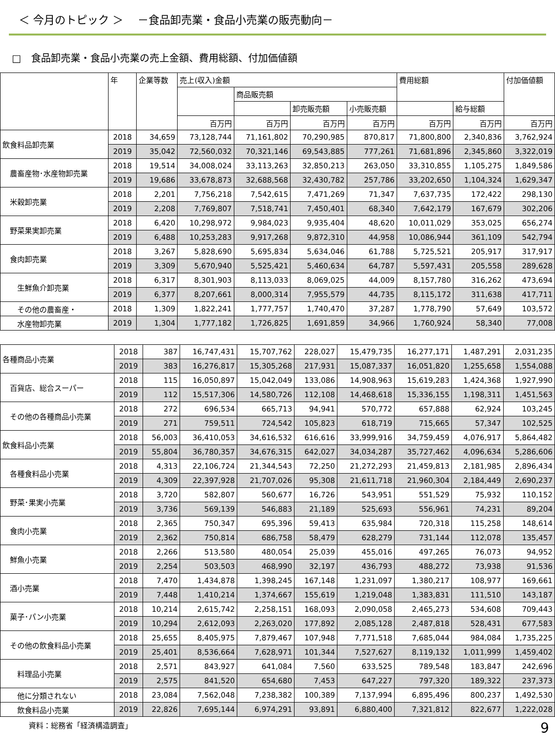＜ 今月のトピック ＞　 －食品卸売業・食品小売業の販売動向－
□　食品卸売業・食品小売業の売上金額、費用総額、付加価値額
| | 年 | 企業等数 | 売上(収入)金額 | | | | 費用総額 | | 付加価値額 |
| --- | --- | --- | --- | --- | --- | --- | --- | --- | --- |
| | | | | 商品販売額 | | | | | |
| | | | | | 卸売販売額 | 小売販売額 | | 給与総額 | |
| | | | 百万円 | 百万円 | 百万円 | 百万円 | 百万円 | 百万円 | 百万円 |
| 飲食料品卸売業 | 2018 | 34,659 | 73,128,744 | 71,161,802 | 70,290,985 | 870,817 | 71,800,800 | 2,340,836 | 3,762,924 |
| | 2019 | 35,042 | 72,560,032 | 70,321,146 | 69,543,885 | 777,261 | 71,681,896 | 2,345,860 | 3,322,019 |
| 農畜産物･水産物卸売業 | 2018 | 19,514 | 34,008,024 | 33,113,263 | 32,850,213 | 263,050 | 33,310,855 | 1,105,275 | 1,849,586 |
| | 2019 | 19,686 | 33,678,873 | 32,688,568 | 32,430,782 | 257,786 | 33,202,650 | 1,104,324 | 1,629,347 |
| 米穀卸売業 | 2018 | 2,201 | 7,756,218 | 7,542,615 | 7,471,269 | 71,347 | 7,637,735 | 172,422 | 298,130 |
| | 2019 | 2,208 | 7,769,807 | 7,518,741 | 7,450,401 | 68,340 | 7,642,179 | 167,679 | 302,206 |
| 野菜果実卸売業 | 2018 | 6,420 | 10,298,972 | 9,984,023 | 9,935,404 | 48,620 | 10,011,029 | 353,025 | 656,274 |
| | 2019 | 6,488 | 10,253,283 | 9,917,268 | 9,872,310 | 44,958 | 10,086,944 | 361,109 | 542,794 |
| 食肉卸売業 | 2018 | 3,267 | 5,828,690 | 5,695,834 | 5,634,046 | 61,788 | 5,725,521 | 205,917 | 317,917 |
| | 2019 | 3,309 | 5,670,940 | 5,525,421 | 5,460,634 | 64,787 | 5,597,431 | 205,558 | 289,628 |
| 生鮮魚介卸売業 | 2018 | 6,317 | 8,301,903 | 8,113,033 | 8,069,025 | 44,009 | 8,157,780 | 316,262 | 473,694 |
| | 2019 | 6,377 | 8,207,661 | 8,000,314 | 7,955,579 | 44,735 | 8,115,172 | 311,638 | 417,711 |
| その他の農畜産・ | 2018 | 1,309 | 1,822,241 | 1,777,757 | 1,740,470 | 37,287 | 1,778,790 | 57,649 | 103,572 |
| 水産物卸売業 | 2019 | 1,304 | 1,777,182 | 1,726,825 | 1,691,859 | 34,966 | 1,760,924 | 58,340 | 77,008 |
| 各種商品小売業 | 2018 | 387 | 16,747,431 | 15,707,762 | 228,027 | 15,479,735 | 16,277,171 | 1,487,291 | 2,031,235 |
| | 2019 | 383 | 16,276,817 | 15,305,268 | 217,931 | 15,087,337 | 16,051,820 | 1,255,658 | 1,554,088 |
| 百貨店、総合スーパー | 2018 | 115 | 16,050,897 | 15,042,049 | 133,086 | 14,908,963 | 15,619,283 | 1,424,368 | 1,927,990 |
| | 2019 | 112 | 15,517,306 | 14,580,726 | 112,108 | 14,468,618 | 15,336,155 | 1,198,311 | 1,451,563 |
| その他の各種商品小売業 | 2018 | 272 | 696,534 | 665,713 | 94,941 | 570,772 | 657,888 | 62,924 | 103,245 |
| | 2019 | 271 | 759,511 | 724,542 | 105,823 | 618,719 | 715,665 | 57,347 | 102,525 |
| 飲食料品小売業 | 2018 | 56,003 | 36,410,053 | 34,616,532 | 616,616 | 33,999,916 | 34,759,459 | 4,076,917 | 5,864,482 |
| | 2019 | 55,804 | 36,780,357 | 34,676,315 | 642,027 | 34,034,287 | 35,727,462 | 4,096,634 | 5,286,606 |
| 各種食料品小売業 | 2018 | 4,313 | 22,106,724 | 21,344,543 | 72,250 | 21,272,293 | 21,459,813 | 2,181,985 | 2,896,434 |
| | 2019 | 4,309 | 22,397,928 | 21,707,026 | 95,308 | 21,611,718 | 21,960,304 | 2,184,449 | 2,690,237 |
| 野菜･果実小売業 | 2018 | 3,720 | 582,807 | 560,677 | 16,726 | 543,951 | 551,529 | 75,932 | 110,152 |
| | 2019 | 3,736 | 569,139 | 546,883 | 21,189 | 525,693 | 556,961 | 74,231 | 89,204 |
| 食肉小売業 | 2018 | 2,365 | 750,347 | 695,396 | 59,413 | 635,984 | 720,318 | 115,258 | 148,614 |
| | 2019 | 2,362 | 750,814 | 686,758 | 58,479 | 628,279 | 731,144 | 112,078 | 135,457 |
| 鮮魚小売業 | 2018 | 2,266 | 513,580 | 480,054 | 25,039 | 455,016 | 497,265 | 76,073 | 94,952 |
| | 2019 | 2,254 | 503,503 | 468,990 | 32,197 | 436,793 | 488,272 | 73,938 | 91,536 |
| 酒小売業 | 2018 | 7,470 | 1,434,878 | 1,398,245 | 167,148 | 1,231,097 | 1,380,217 | 108,977 | 169,661 |
| | 2019 | 7,448 | 1,410,214 | 1,374,667 | 155,619 | 1,219,048 | 1,383,831 | 111,510 | 143,187 |
| 菓子･パン小売業 | 2018 | 10,214 | 2,615,742 | 2,258,151 | 168,093 | 2,090,058 | 2,465,273 | 534,608 | 709,443 |
| | 2019 | 10,294 | 2,612,093 | 2,263,020 | 177,892 | 2,085,128 | 2,487,818 | 528,431 | 677,583 |
| その他の飲食料品小売業 | 2018 | 25,655 | 8,405,975 | 7,879,467 | 107,948 | 7,771,518 | 7,685,044 | 984,084 | 1,735,225 |
| | 2019 | 25,401 | 8,536,664 | 7,628,971 | 101,344 | 7,527,627 | 8,119,132 | 1,011,999 | 1,459,402 |
| 料理品小売業 | 2018 | 2,571 | 843,927 | 641,084 | 7,560 | 633,525 | 789,548 | 183,847 | 242,696 |
| | 2019 | 2,575 | 841,520 | 654,680 | 7,453 | 647,227 | 797,320 | 189,322 | 237,373 |
| 他に分類されない | 2018 | 23,084 | 7,562,048 | 7,238,382 | 100,389 | 7,137,994 | 6,895,496 | 800,237 | 1,492,530 |
| 飲食料品小売業 | 2019 | 22,826 | 7,695,144 | 6,974,291 | 93,891 | 6,880,400 | 7,321,812 | 822,677 | 1,222,028 |
資料：総務省「経済構造調査」 9